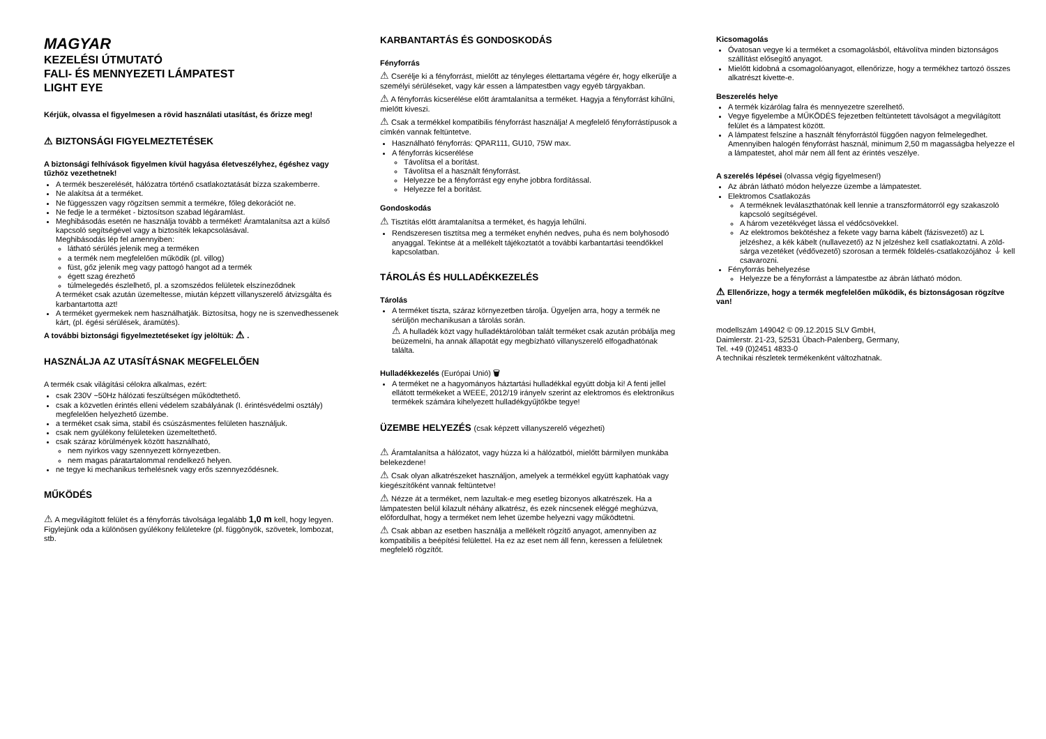MAGYAR
KEZELÉSI ÚTMUTATÓ
FALI- ÉS MENNYEZETI LÁMPATEST
LIGHT EYE
Kérjük, olvassa el figyelmesen a rövid használati utasítást, és őrizze meg!
⚠ BIZTONSÁGI FIGYELMEZTETÉSEK
A biztonsági felhívások figyelmen kívül hagyása életveszélyhez, égéshez vagy tűzhöz vezethetnek!
A termék beszerelését, hálózatra történő csatlakoztatását bízza szakemberre.
Ne alakítsa át a terméket.
Ne függesszen vagy rögzítsen semmit a termékre, főleg dekorációt ne.
Ne fedje le a terméket - biztosítson szabad légáramlást.
Meghibásodás esetén ne használja tovább a terméket! Áramtalanítsa azt a külső kapcsoló segítségével vagy a biztosíték lekapcsolásával.
Meghibásodás lép fel amennyiben:
látható sérülés jelenik meg a terméken
a termék nem megfelelően működik (pl. villog)
füst, gőz jelenik meg vagy pattogó hangot ad a termék
égett szag érezhető
túlmelegedés észlelhető, pl. a szomszédos felületek elszíneződnek
A terméket csak azután üzemeltesse, miután képzett villanyszerelő átvizsgálta és karbantartotta azt!
A terméket gyermekek nem használhatják. Biztosítsa, hogy ne is szenvedhessenek kárt, (pl. égési sérülések, áramütés).
A további biztonsági figyelmeztetéseket így jelöltük: ⚠ .
HASZNÁLJA AZ UTASÍTÁSNAK MEGFELELŐEN
A termék csak világítási célokra alkalmas, ezért:
csak 230V ~50Hz hálózati feszültségen működtethető.
csak a közvetlen érintés elleni védelem szabályának (I. érintésvédelmi osztály) megfelelően helyezhető üzembe.
a terméket csak sima, stabil és csúszásmentes felületen használjuk.
csak nem gyúlékony felületeken üzemeltethető.
csak száraz körülmények között használható,
nem nyirkos vagy szennyezett környezetben.
nem magas páratartalommal rendelkező helyen.
ne tegye ki mechanikus terhelésnek vagy erős szennyeződésnek.
MŰKÖDÉS
⚠ A megvilágított felület és a fényforrás távolsága legalább 1,0 m kell, hogy legyen. Figylejünk oda a különösen gyúlékony felületekre (pl. függönyök, szövetek, lombozat, stb.
KARBANTARTÁS ÉS GONDOSKODÁS
Fényforrás
⚠ Cserélje ki a fényforrást, mielőtt az tényleges élettartama végére ér, hogy elkerülje a személyi sérüléseket, vagy kár essen a lámpatestben vagy egyéb tárgyakban.
⚠ A fényforrás kicserélése előtt áramtalanítsa a terméket. Hagyja a fényforrást kihűlni, mielőtt kiveszi.
⚠ Csak a termékkel kompatibilis fényforrást használja! A megfelelő fényforrástípusok a címkén vannak feltüntetve.
Használható fényforrás: QPAR111, GU10, 75W max.
A fényforrás kicserélése
Távolítsa el a borítást.
Távolítsa el a használt fényforrást.
Helyezze be a fényforrást egy enyhe jobbra fordítással.
Helyezze fel a borítást.
Gondoskodás
⚠ Tisztítás előtt áramtalanítsa a terméket, és hagyja lehűlni.
Rendszeresen tisztítsa meg a terméket enyhén nedves, puha és nem bolyhosodó anyaggal. Tekintse át a mellékelt tájékoztatót a további karbantartási teendőkkel kapcsolatban.
TÁROLÁS ÉS HULLADÉKKEZELÉS
Tárolás
A terméket tiszta, száraz környezetben tárolja. Ügyeljen arra, hogy a termék ne sérüljön mechanikusan a tárolás során.
⚠ A hulladék közt vagy hulladéktárolóban talált terméket csak azután próbálja meg beüzemelni, ha annak állapotát egy megbízható villanyszerelő elfogadhatónak találta.
Hulladékkezelés (Európai Unió) 🗑
A terméket ne a hagyományos háztartási hulladékkal együtt dobja ki! A fenti jellel ellátott termékeket a WEEE, 2012/19 irányelv szerint az elektromos és elektronikus termékek számára kihelyezett hulladékgyűjtőkbe tegye!
ÜZEMBE HELYEZÉS (csak képzett villanyszerelő végezheti)
⚠ Áramtalanítsa a hálózatot, vagy húzza ki a hálózatból, mielőtt bármilyen munkába belekezdene!
⚠ Csak olyan alkatrészeket használjon, amelyek a termékkel együtt kaphatóak vagy kiegészítőként vannak feltüntetve!
⚠ Nézze át a terméket, nem lazultak-e meg esetleg bizonyos alkatrészek. Ha a lámpatesten belül kilazult néhány alkatrész, és ezek nincsenek eléggé meghúzva, előfordulhat, hogy a terméket nem lehet üzembe helyezni vagy működtetni.
⚠ Csak abban az esetben használja a mellékelt rögzítő anyagot, amennyiben az kompatibilis a beépítési felülettel. Ha ez az eset nem áll fenn, keressen a felületnek megfelelő rögzítőt.
Kicsomagolás
Óvatosan vegye ki a terméket a csomagolásból, eltávolítva minden biztonságos szállítást elősegítő anyagot.
Mielőtt kidobná a csomagolóanyagot, ellenőrizze, hogy a termékhez tartozó összes alkatrészt kivette-e.
Beszerelés helye
A termék kizárólag falra és mennyezetre szerelhető.
Vegye figyelembe a MŰKÖDÉS fejezetben feltüntetett távolságot a megvilágított felület és a lámpatest között.
A lámpatest felszíne a használt fényforrástól függően nagyon felmelegedhet. Amennyiben halogén fényforrást használ, minimum 2,50 m magasságba helyezze el a lámpatestet, ahol már nem áll fent az érintés veszélye.
A szerelés lépései (olvassa végig figyelmesen!)
Az ábrán látható módon helyezze üzembe a lámpatestet.
Elektromos Csatlakozás
A terméknek leválaszthatónak kell lennie a transzformátorról egy szakaszoló kapcsoló segítségével.
A három vezetékvéget lássa el védőcsövekkel.
Az elektromos bekötéshez a fekete vagy barna kábelt (fázisvezető) az L jelzéshez, a kék kábelt (nullavezető) az N jelzéshez kell csatlakoztatni. A zöld-sárga vezetéket (védővezető) szorosan a termék földelés-csatlakozójához ⏚ kell csavarozni.
Fényforrás behelyezése
Helyezze be a fényforrást a lámpatestbe az ábrán látható módon.
⚠ Ellenőrizze, hogy a termék megfelelően működik, és biztonságosan rögzítve van!
modellszám 149042 © 09.12.2015 SLV GmbH,
Daimlerstr. 21-23, 52531 Übach-Palenberg, Germany,
Tel. +49 (0)2451 4833-0
A technikai részletek termékenként változhatnak.